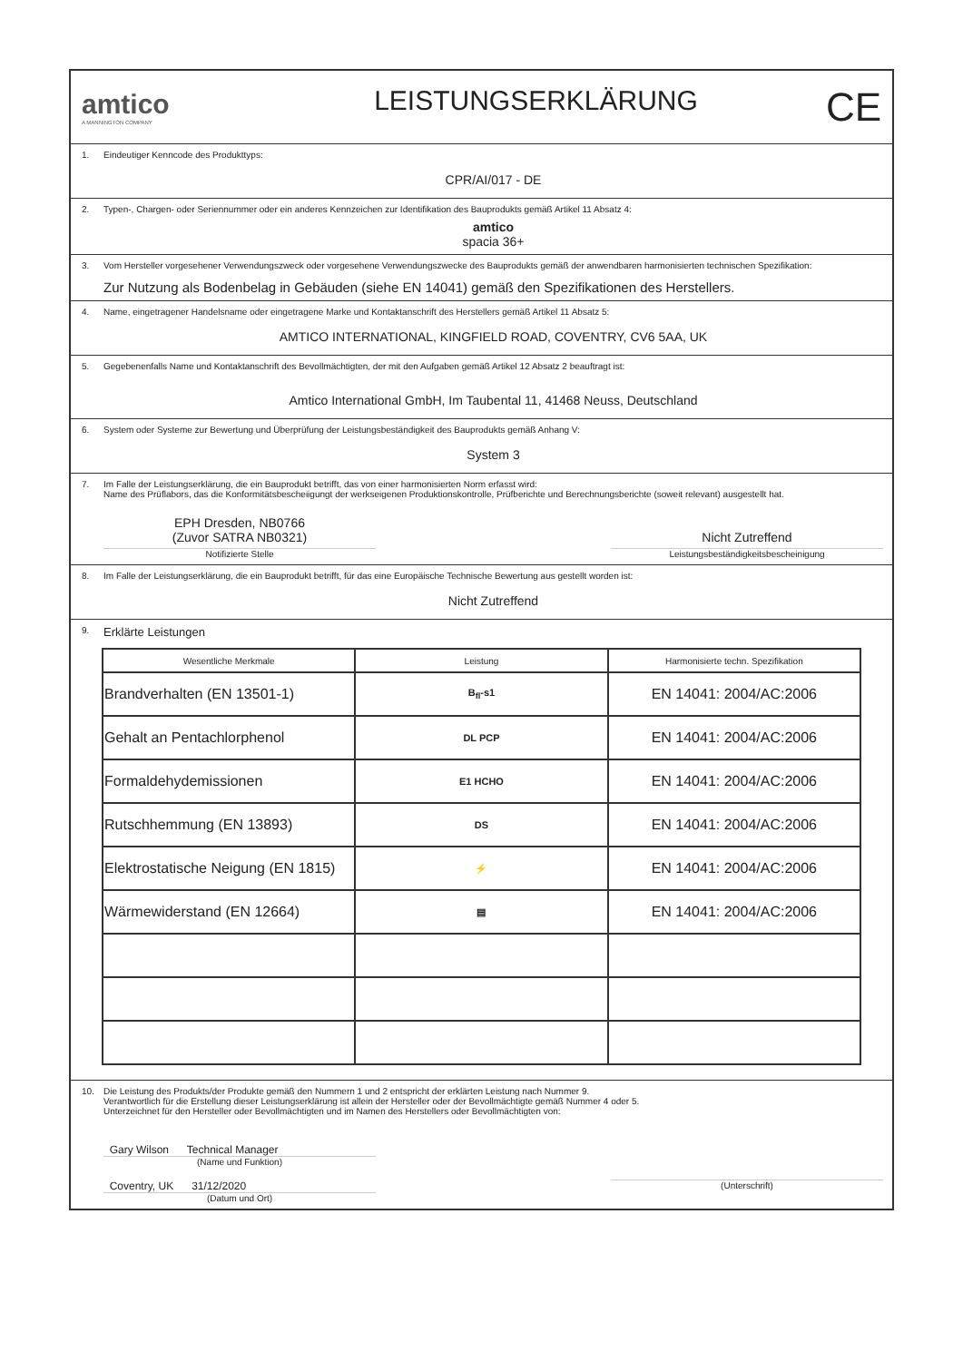amtico
A MANNINGTON COMPANY
LEISTUNGSERKLÄRUNG
CE
1. Eindeutiger Kenncode des Produkttyps:
CPR/AI/017 - DE
2. Typen-, Chargen- oder Seriennummer oder ein anderes Kennzeichen zur Identifikation des Bauprodukts gemäß Artikel 11 Absatz 4:
amtico
spacia 36+
3. Vom Hersteller vorgesehener Verwendungszweck oder vorgesehene Verwendungszwecke des Bauprodukts gemäß der anwendbaren harmonisierten technischen Spezifikation:
Zur Nutzung als Bodenbelag in Gebäuden (siehe EN 14041) gemäß den Spezifikationen des Herstellers.
4. Name, eingetragener Handelsname oder eingetragene Marke und Kontaktanschrift des Herstellers gemäß Artikel 11 Absatz 5:
AMTICO INTERNATIONAL, KINGFIELD ROAD, COVENTRY, CV6 5AA, UK
5. Gegebenenfalls Name und Kontaktanschrift des Bevollmächtigten, der mit den Aufgaben gemäß Artikel 12 Absatz 2 beauftragt ist:
Amtico International GmbH, Im Taubental 11, 41468 Neuss, Deutschland
6. System oder Systeme zur Bewertung und Überprüfung der Leistungsbeständigkeit des Bauprodukts gemäß Anhang V:
System 3
7. Im Falle der Leistungserklärung, die ein Bauprodukt betrifft, das von einer harmonisierten Norm erfasst wird:
Name des Prüflabors, das die Konformitätsbescheiigungt der werkseigenen Produktionskontrolle, Prüfberichte und Berechnungsberichte (soweit relevant) ausgestellt hat.
EPH Dresden, NB0766
(Zuvor SATRA NB0321)
Notifizierte Stelle
Nicht Zutreffend
Leistungsbeständigkeitsbescheinigung
8. Im Falle der Leistungserklärung, die ein Bauprodukt betrifft, für das eine Europäische Technische Bewertung aus gestellt worden ist:
Nicht Zutreffend
9. Erklärte Leistungen
| Wesentliche Merkmale | Leistung | Harmonisierte techn. Spezifikation |
| --- | --- | --- |
| Brandverhalten (EN 13501-1) | B<sub>fl</sub>-s1 | EN 14041: 2004/AC:2006 |
| Gehalt an Pentachlorphenol | DL PCP | EN 14041: 2004/AC:2006 |
| Formaldehydemissionen | E1 HCHO | EN 14041: 2004/AC:2006 |
| Rutschhemmung (EN 13893) | DS | EN 14041: 2004/AC:2006 |
| Elektrostatische Neigung (EN 1815) | ⚡ | EN 14041: 2004/AC:2006 |
| Wärmewiderstand (EN 12664) | ▤ | EN 14041: 2004/AC:2006 |
10. Die Leistung des Produkts/der Produkte gemäß den Nummern 1 und 2 entspricht der erklärten Leistung nach Nummer 9.
Verantwortlich für die Erstellung dieser Leistungserklärung ist allein der Hersteller oder der Bevollmächtigte gemäß Nummer 4 oder 5.
Unterzeichnet für den Hersteller oder Bevollmächtigten und im Namen des Herstellers oder Bevollmächtigten von:
Gary Wilson Technical Manager
(Name und Funktion)
Coventry, UK 31/12/2020
(Datum und Ort)
(Unterschrift)